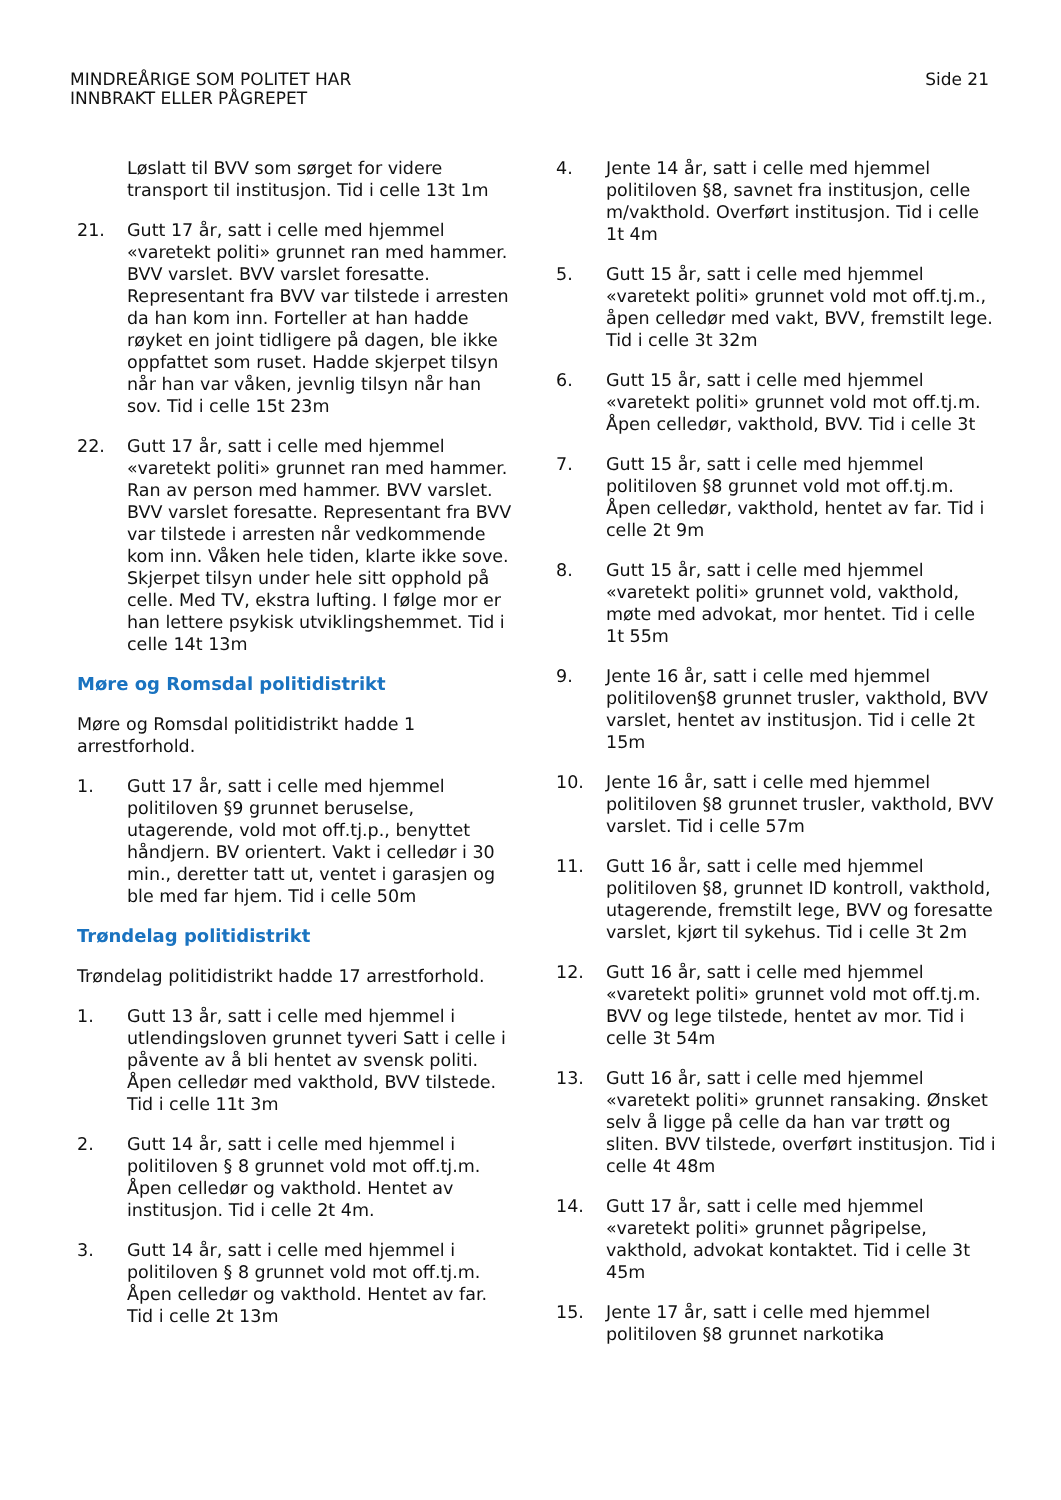MINDREÅRIGE SOM POLITET HAR
INNBRAKT ELLER PÅGREPET
Side 21
Løslatt til BVV som sørget for videre transport til institusjon. Tid i celle 13t 1m
21. Gutt 17 år, satt i celle med hjemmel «varetekt politi» grunnet ran med hammer. BVV varslet. BVV varslet foresatte. Representant fra BVV var tilstede i arresten da han kom inn. Forteller at han hadde røyket en joint tidligere på dagen, ble ikke oppfattet som ruset. Hadde skjerpet tilsyn når han var våken, jevnlig tilsyn når han sov. Tid i celle 15t 23m
22. Gutt 17 år, satt i celle med hjemmel «varetekt politi» grunnet ran med hammer. Ran av person med hammer. BVV varslet. BVV varslet foresatte. Representant fra BVV var tilstede i arresten når vedkommende kom inn. Våken hele tiden, klarte ikke sove. Skjerpet tilsyn under hele sitt opphold på celle. Med TV, ekstra lufting. I følge mor er han lettere psykisk utviklingshemmet. Tid i celle 14t 13m
Møre og Romsdal politidistrikt
Møre og Romsdal politidistrikt hadde 1 arrestforhold.
1. Gutt 17 år, satt i celle med hjemmel politiloven §9 grunnet beruselse, utagerende, vold mot off.tj.p., benyttet håndjern. BV orientert. Vakt i celledør i 30 min., deretter tatt ut, ventet i garasjen og ble med far hjem. Tid i celle 50m
Trøndelag politidistrikt
Trøndelag politidistrikt hadde 17 arrestforhold.
1. Gutt 13 år, satt i celle med hjemmel i utlendingsloven grunnet tyveri Satt i celle i påvente av å bli hentet av svensk politi. Åpen celledør med vakthold, BVV tilstede. Tid i celle 11t 3m
2. Gutt 14 år, satt i celle med hjemmel i politiloven § 8 grunnet vold mot off.tj.m. Åpen celledør og vakthold. Hentet av institusjon. Tid i celle 2t 4m.
3. Gutt 14 år, satt i celle med hjemmel i politiloven § 8 grunnet vold mot off.tj.m. Åpen celledør og vakthold. Hentet av far. Tid i celle 2t 13m
4. Jente 14 år, satt i celle med hjemmel politiloven §8, savnet fra institusjon, celle m/vakthold. Overført institusjon. Tid i celle 1t 4m
5. Gutt 15 år, satt i celle med hjemmel «varetekt politi» grunnet vold mot off.tj.m., åpen celledør med vakt, BVV, fremstilt lege. Tid i celle 3t 32m
6. Gutt 15 år, satt i celle med hjemmel «varetekt politi» grunnet vold mot off.tj.m. Åpen celledør, vakthold, BVV. Tid i celle 3t
7. Gutt 15 år, satt i celle med hjemmel politiloven §8 grunnet vold mot off.tj.m. Åpen celledør, vakthold, hentet av far. Tid i celle 2t 9m
8. Gutt 15 år, satt i celle med hjemmel «varetekt politi» grunnet vold, vakthold, møte med advokat, mor hentet. Tid i celle 1t 55m
9. Jente 16 år, satt i celle med hjemmel politiloven§8 grunnet trusler, vakthold, BVV varslet, hentet av institusjon. Tid i celle 2t 15m
10. Jente 16 år, satt i celle med hjemmel politiloven §8 grunnet trusler, vakthold, BVV varslet. Tid i celle 57m
11. Gutt 16 år, satt i celle med hjemmel politiloven §8, grunnet ID kontroll, vakthold, utagerende, fremstilt lege, BVV og foresatte varslet, kjørt til sykehus. Tid i celle 3t 2m
12. Gutt 16 år, satt i celle med hjemmel «varetekt politi» grunnet vold mot off.tj.m. BVV og lege tilstede, hentet av mor. Tid i celle 3t 54m
13. Gutt 16 år, satt i celle med hjemmel «varetekt politi» grunnet ransaking. Ønsket selv å ligge på celle da han var trøtt og sliten. BVV tilstede, overført institusjon. Tid i celle 4t 48m
14. Gutt 17 år, satt i celle med hjemmel «varetekt politi» grunnet pågripelse, vakthold, advokat kontaktet. Tid i celle 3t 45m
15. Jente 17 år, satt i celle med hjemmel politiloven §8 grunnet narkotika